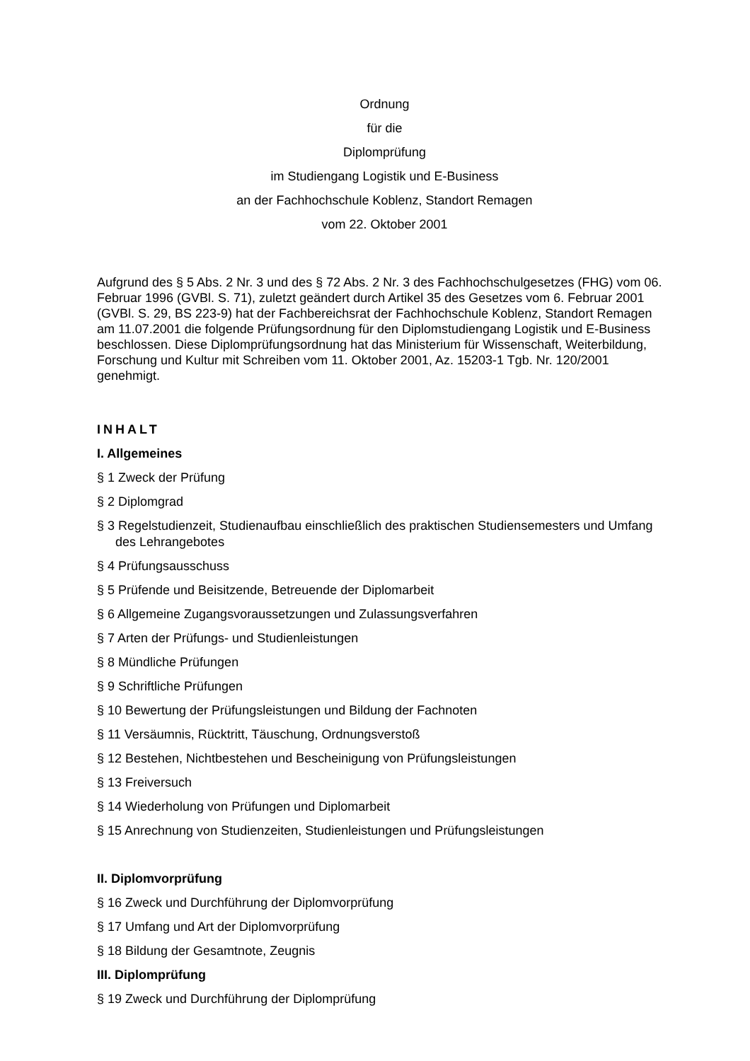Ordnung
für die
Diplomprüfung
im Studiengang Logistik und E-Business
an der Fachhochschule Koblenz, Standort Remagen
vom 22. Oktober 2001
Aufgrund des § 5 Abs. 2 Nr. 3 und des § 72 Abs. 2 Nr. 3 des Fachhochschulgesetzes (FHG) vom 06. Februar 1996 (GVBl. S. 71), zuletzt geändert durch Artikel 35 des Gesetzes vom 6. Februar 2001 (GVBl. S. 29, BS 223-9) hat der Fachbereichsrat der Fachhochschule Koblenz, Standort Remagen am 11.07.2001 die folgende Prüfungsordnung für den Diplomstudiengang Logistik und E-Business beschlossen. Diese Diplomprüfungsordnung hat das Ministerium für Wissenschaft, Weiterbildung, Forschung und Kultur mit Schreiben vom 11. Oktober 2001, Az. 15203-1 Tgb. Nr. 120/2001 genehmigt.
INHALT
I. Allgemeines
§ 1 Zweck der Prüfung
§ 2 Diplomgrad
§ 3 Regelstudienzeit, Studienaufbau einschließlich des praktischen Studiensemesters und Umfang des Lehrangebotes
§ 4 Prüfungsausschuss
§ 5 Prüfende und Beisitzende, Betreuende der Diplomarbeit
§ 6 Allgemeine Zugangsvoraussetzungen und Zulassungsverfahren
§ 7 Arten der Prüfungs- und Studienleistungen
§ 8 Mündliche Prüfungen
§ 9 Schriftliche Prüfungen
§ 10 Bewertung der Prüfungsleistungen und Bildung der Fachnoten
§ 11 Versäumnis, Rücktritt, Täuschung, Ordnungsverstoß
§ 12 Bestehen, Nichtbestehen und Bescheinigung von Prüfungsleistungen
§ 13 Freiversuch
§ 14 Wiederholung von Prüfungen und Diplomarbeit
§ 15 Anrechnung von Studienzeiten, Studienleistungen und Prüfungsleistungen
II. Diplomvorprüfung
§ 16 Zweck und Durchführung der Diplomvorprüfung
§ 17 Umfang und Art der Diplomvorprüfung
§ 18 Bildung der Gesamtnote, Zeugnis
III. Diplomprüfung
§ 19 Zweck und Durchführung der Diplomprüfung